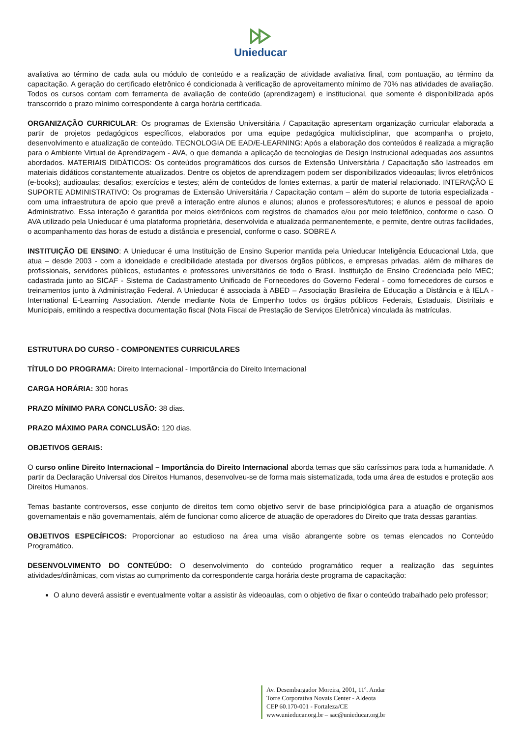Unieducar
avaliativa ao término de cada aula ou módulo de conteúdo e a realização de atividade avaliativa final, com pontuação, ao término da capacitação. A geração do certificado eletrônico é condicionada à verificação de aproveitamento mínimo de 70% nas atividades de avaliação. Todos os cursos contam com ferramenta de avaliação de conteúdo (aprendizagem) e institucional, que somente é disponibilizada após transcorrido o prazo mínimo correspondente à carga horária certificada.
ORGANIZAÇÃO CURRICULAR: Os programas de Extensão Universitária / Capacitação apresentam organização curricular elaborada a partir de projetos pedagógicos específicos, elaborados por uma equipe pedagógica multidisciplinar, que acompanha o projeto, desenvolvimento e atualização de conteúdo. TECNOLOGIA DE EAD/E-LEARNING: Após a elaboração dos conteúdos é realizada a migração para o Ambiente Virtual de Aprendizagem - AVA, o que demanda a aplicação de tecnologias de Design Instrucional adequadas aos assuntos abordados. MATERIAIS DIDÁTICOS: Os conteúdos programáticos dos cursos de Extensão Universitária / Capacitação são lastreados em materiais didáticos constantemente atualizados. Dentre os objetos de aprendizagem podem ser disponibilizados videoaulas; livros eletrônicos (e-books); audioaulas; desafios; exercícios e testes; além de conteúdos de fontes externas, a partir de material relacionado. INTERAÇÃO E SUPORTE ADMINISTRATIVO: Os programas de Extensão Universitária / Capacitação contam – além do suporte de tutoria especializada - com uma infraestrutura de apoio que prevê a interação entre alunos e alunos; alunos e professores/tutores; e alunos e pessoal de apoio Administrativo. Essa interação é garantida por meios eletrônicos com registros de chamados e/ou por meio telefônico, conforme o caso. O AVA utilizado pela Unieducar é uma plataforma proprietária, desenvolvida e atualizada permanentemente, e permite, dentre outras facilidades, o acompanhamento das horas de estudo a distância e presencial, conforme o caso. SOBRE A
INSTITUIÇÃO DE ENSINO: A Unieducar é uma Instituição de Ensino Superior mantida pela Unieducar Inteligência Educacional Ltda, que atua – desde 2003 - com a idoneidade e credibilidade atestada por diversos órgãos públicos, e empresas privadas, além de milhares de profissionais, servidores públicos, estudantes e professores universitários de todo o Brasil. Instituição de Ensino Credenciada pelo MEC; cadastrada junto ao SICAF - Sistema de Cadastramento Unificado de Fornecedores do Governo Federal - como fornecedores de cursos e treinamentos junto à Administração Federal. A Unieducar é associada à ABED – Associação Brasileira de Educação a Distância e à IELA - International E-Learning Association. Atende mediante Nota de Empenho todos os órgãos públicos Federais, Estaduais, Distritais e Municipais, emitindo a respectiva documentação fiscal (Nota Fiscal de Prestação de Serviços Eletrônica) vinculada às matrículas.
ESTRUTURA DO CURSO - COMPONENTES CURRICULARES
TÍTULO DO PROGRAMA: Direito Internacional - Importância do Direito Internacional
CARGA HORÁRIA: 300 horas
PRAZO MÍNIMO PARA CONCLUSÃO: 38 dias.
PRAZO MÁXIMO PARA CONCLUSÃO: 120 dias.
OBJETIVOS GERAIS:
O curso online Direito Internacional – Importância do Direito Internacional aborda temas que são caríssimos para toda a humanidade. A partir da Declaração Universal dos Direitos Humanos, desenvolveu-se de forma mais sistematizada, toda uma área de estudos e proteção aos Direitos Humanos.
Temas bastante controversos, esse conjunto de direitos tem como objetivo servir de base principiológica para a atuação de organismos governamentais e não governamentais, além de funcionar como alicerce de atuação de operadores do Direito que trata dessas garantias.
OBJETIVOS ESPECÍFICOS: Proporcionar ao estudioso na área uma visão abrangente sobre os temas elencados no Conteúdo Programático.
DESENVOLVIMENTO DO CONTEÚDO: O desenvolvimento do conteúdo programático requer a realização das seguintes atividades/dinâmicas, com vistas ao cumprimento da correspondente carga horária deste programa de capacitação:
O aluno deverá assistir e eventualmente voltar a assistir às videoaulas, com o objetivo de fixar o conteúdo trabalhado pelo professor;
Av. Desembargador Moreira, 2001, 11º. Andar
Torre Corporativa Novais Center - Aldeota
CEP 60.170-001 - Fortaleza/CE
www.unieducar.org.br – sac@unieducar.org.br